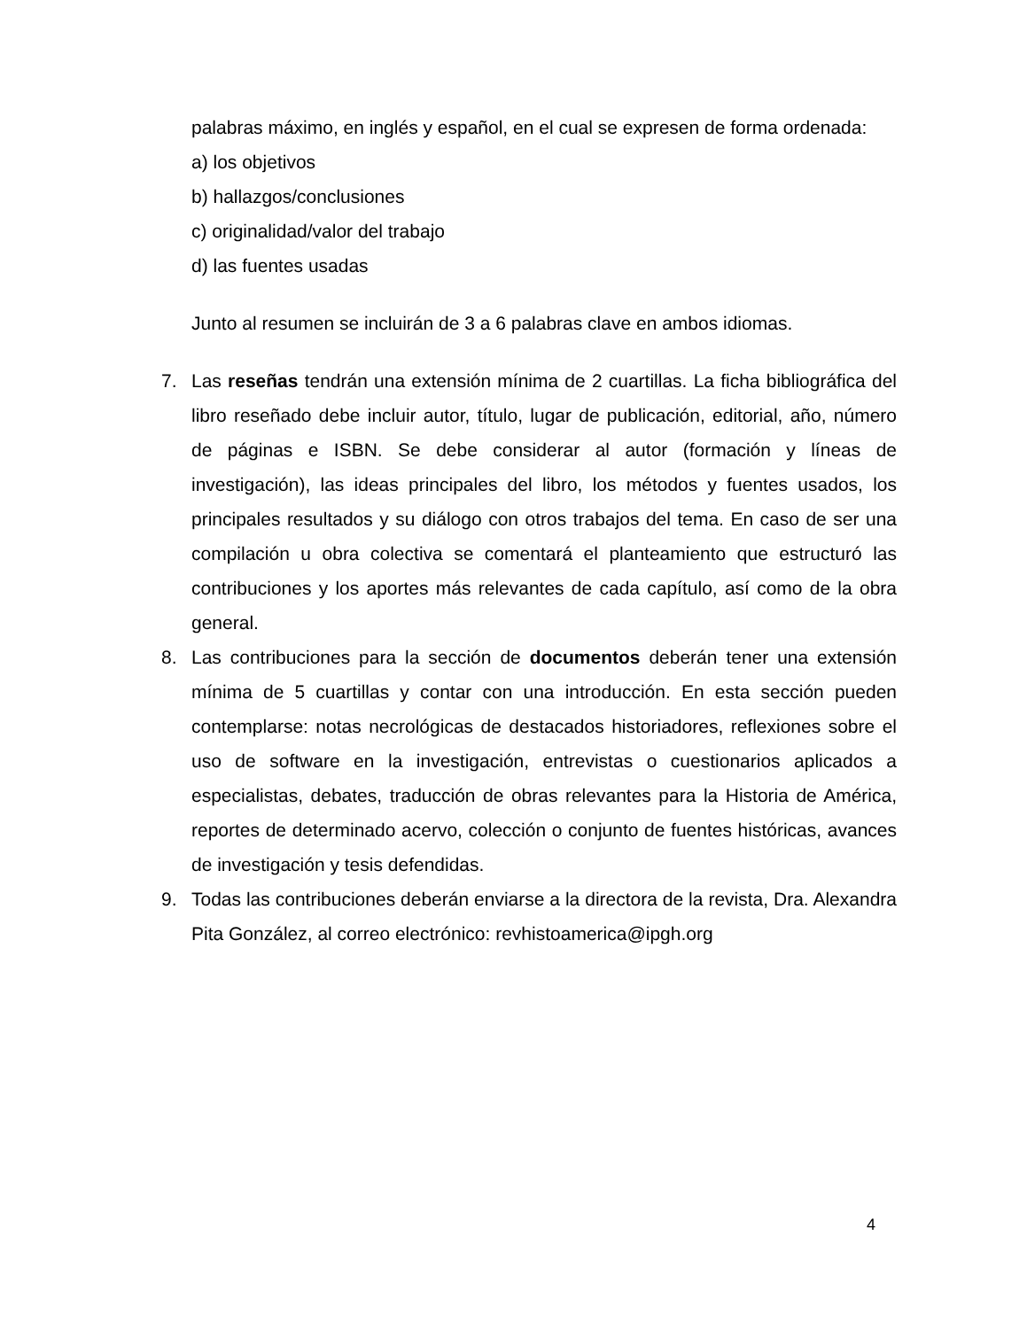palabras máximo, en inglés y español, en el cual se expresen de forma ordenada:
a) los objetivos
b) hallazgos/conclusiones
c) originalidad/valor del trabajo
d) las fuentes usadas
Junto al resumen se incluirán de 3 a 6 palabras clave en ambos idiomas.
7. Las reseñas tendrán una extensión mínima de 2 cuartillas. La ficha bibliográfica del libro reseñado debe incluir autor, título, lugar de publicación, editorial, año, número de páginas e ISBN. Se debe considerar al autor (formación y líneas de investigación), las ideas principales del libro, los métodos y fuentes usados, los principales resultados y su diálogo con otros trabajos del tema. En caso de ser una compilación u obra colectiva se comentará el planteamiento que estructuró las contribuciones y los aportes más relevantes de cada capítulo, así como de la obra general.
8. Las contribuciones para la sección de documentos deberán tener una extensión mínima de 5 cuartillas y contar con una introducción. En esta sección pueden contemplarse: notas necrológicas de destacados historiadores, reflexiones sobre el uso de software en la investigación, entrevistas o cuestionarios aplicados a especialistas, debates, traducción de obras relevantes para la Historia de América, reportes de determinado acervo, colección o conjunto de fuentes históricas, avances de investigación y tesis defendidas.
9. Todas las contribuciones deberán enviarse a la directora de la revista, Dra. Alexandra Pita González, al correo electrónico: revhistoamerica@ipgh.org
4